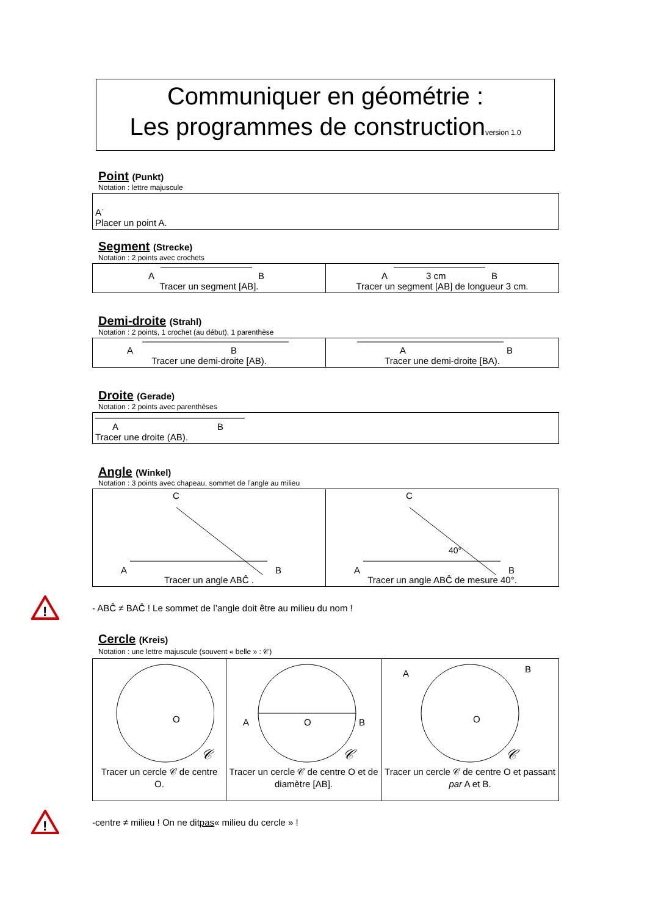Communiquer en géométrie :
Les programmes de constructionversion 1.0
Point (Punkt)
Notation : lettre majuscule
| A<sup>·</sup> Placer un point A. |
Segment (Strecke)
Notation : 2 points avec crochets
| A B Tracer un segment [AB]. | A 3 cm B Tracer un segment [AB] de longueur 3 cm. |
Demi-droite (Strahl)
Notation : 2 points, 1 crochet (au début), 1 parenthèse
| A B Tracer une demi-droite [AB). | A B Tracer une demi-droite [BA). |
Droite (Gerade)
Notation : 2 points avec parenthèses
| A B Tracer une droite (AB). |
Angle (Winkel)
Notation : 3 points avec chapeau, sommet de l’angle au milieu
| C A B Tracer un angle ABĈ . | C 40° A B Tracer un angle ABĈ de mesure 40°. |
!
- ABĈ ≠ BAĈ ! Le sommet de l’angle doit être au milieu du nom !
Cercle (Kreis)
Notation : une lettre majuscule (souvent « belle » : 𝒞)
| O 𝒞 Tracer un cercle 𝒞 de centre O. | A O B 𝒞 Tracer un cercle 𝒞 de centre O et de diamètre [AB]. | A B O 𝒞 Tracer un cercle 𝒞 de centre O et passant par A et B. |
!
-centre ≠ milieu ! On ne dit pas « milieu du cercle » !